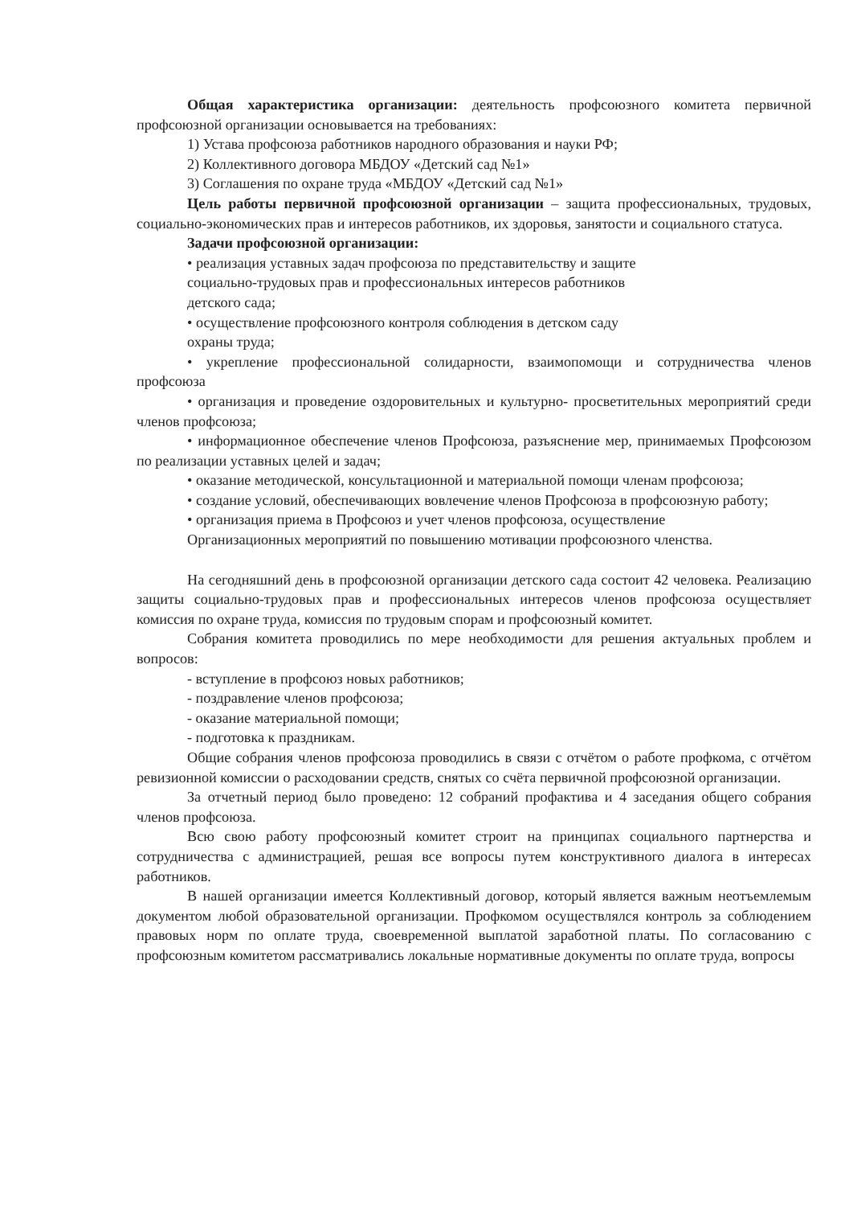Общая характеристика организации: деятельность профсоюзного комитета первичной профсоюзной организации основывается на требованиях:
1) Устава профсоюза работников народного образования и науки РФ;
2) Коллективного договора МБДОУ «Детский сад №1»
3) Соглашения по охране труда «МБДОУ «Детский сад №1»
Цель работы первичной профсоюзной организации – защита профессиональных, трудовых, социально-экономических прав и интересов работников, их здоровья, занятости и социального статуса.
Задачи профсоюзной организации:
• реализация уставных задач профсоюза по представительству и защите
социально-трудовых прав и профессиональных интересов работников
детского сада;
• осуществление профсоюзного контроля соблюдения в детском саду
охраны труда;
• укрепление профессиональной солидарности, взаимопомощи и сотрудничества членов профсоюза
• организация и проведение оздоровительных и культурно- просветительных мероприятий среди членов профсоюза;
• информационное обеспечение членов Профсоюза, разъяснение мер, принимаемых Профсоюзом по реализации уставных целей и задач;
• оказание методической, консультационной и материальной помощи членам профсоюза;
• создание условий, обеспечивающих вовлечение членов Профсоюза в профсоюзную работу;
• организация приема в Профсоюз и учет членов профсоюза, осуществление
Организационных мероприятий по повышению мотивации профсоюзного членства.
На сегодняшний день в профсоюзной организации детского сада состоит 42 человека. Реализацию защиты социально-трудовых прав и профессиональных интересов членов профсоюза осуществляет комиссия по охране труда, комиссия по трудовым спорам и профсоюзный комитет.
Собрания комитета проводились по мере необходимости для решения актуальных проблем и вопросов:
- вступление в профсоюз новых работников;
- поздравление членов профсоюза;
- оказание материальной помощи;
- подготовка к праздникам.
Общие собрания членов профсоюза проводились в связи с отчётом о работе профкома, с отчётом ревизионной комиссии о расходовании средств, снятых со счёта первичной профсоюзной организации.
За отчетный период было проведено: 12 собраний профактива и 4 заседания общего собрания членов профсоюза.
Всю свою работу профсоюзный комитет строит на принципах социального партнерства и сотрудничества с администрацией, решая все вопросы путем конструктивного диалога в интересах работников.
В нашей организации имеется Коллективный договор, который является важным неотъемлемым документом любой образовательной организации. Профкомом осуществлялся контроль за соблюдением правовых норм по оплате труда, своевременной выплатой заработной платы. По согласованию с профсоюзным комитетом рассматривались локальные нормативные документы по оплате труда, вопросы